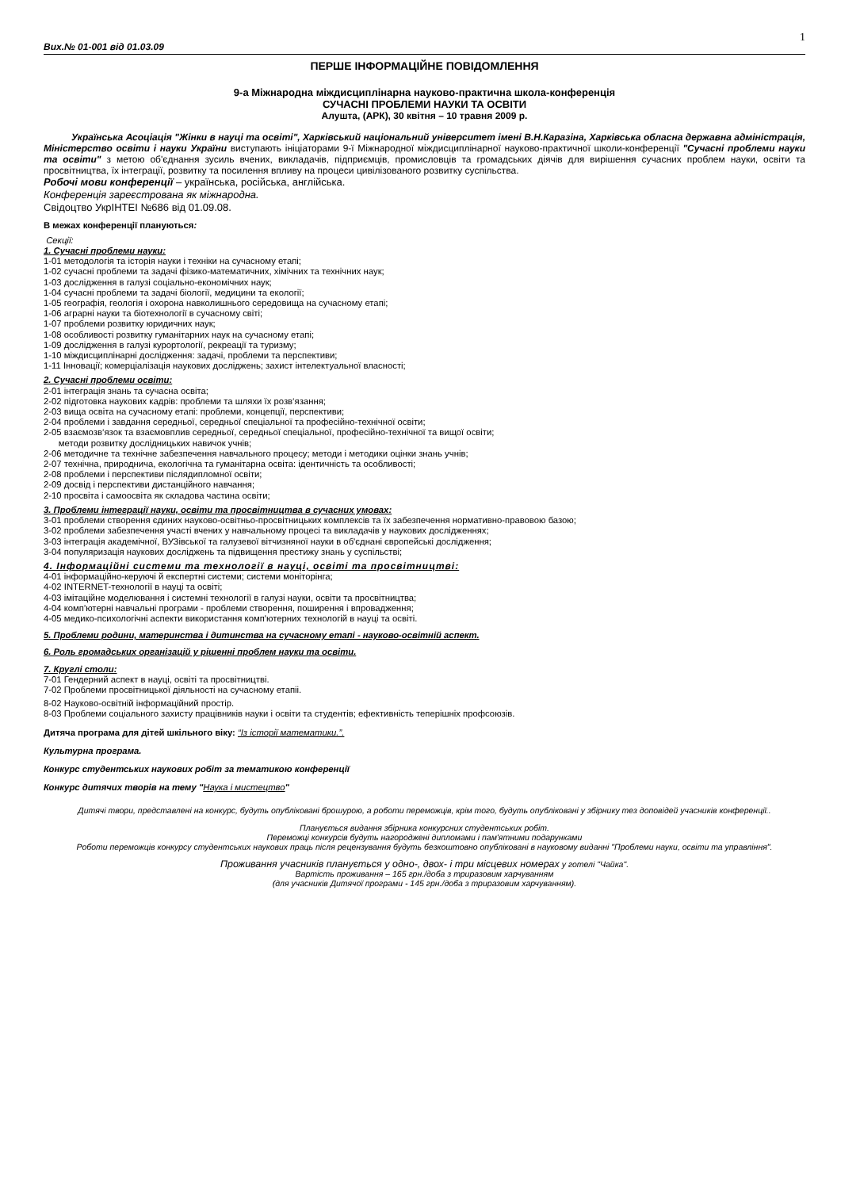1
Вих.№ 01-001 від 01.03.09
ПЕРШЕ ІНФОРМАЦІЙНЕ ПОВІДОМЛЕННЯ
9-а Міжнародна міждисциплінарна науково-практична школа-конференція
СУЧАСНІ ПРОБЛЕМИ НАУКИ ТА ОСВІТИ
Алушта, (АРК), 30 квітня – 10 травня 2009 р.
Українська Асоціація "Жінки в науці та освіті", Харківський національний університет імені В.Н.Каразіна, Харківська обласна державна адміністрація, Міністерство освіти і науки України виступають ініціаторами 9-ї Міжнародної міждисциплінарної науково-практичної школи-конференції "Сучасні проблеми науки та освіти" з метою об'єднання зусиль вчених, викладачів, підприємців, промисловців та громадських діячів для вирішення сучасних проблем науки, освіти та просвітництва, їх інтеграції, розвитку та посилення впливу на процеси цивілізованого розвитку суспільства.
Робочі мови конференції – українська, російська, англійська.
Конференція зареєстрована як міжнародна.
Свідоцтво УкрІНТЕІ №686 від 01.09.08.
В межах конференції плануються:
Секції:
1. Сучасні проблеми науки:
1-01 методологія та історія науки і техніки на сучасному етапі;
1-02 сучасні проблеми та задачі фізико-математичних, хімічних та технічних наук;
1-03 дослідження в галузі соціально-економічних наук;
1-04 сучасні проблеми та задачі біології, медицини та екології;
1-05 географія, геологія і охорона навколишнього середовища на сучасному етапі;
1-06 аграрні науки та біотехнології в сучасному світі;
1-07 проблеми розвитку юридичних наук;
1-08 особливості розвитку гуманітарних наук на сучасному етапі;
1-09 дослідження в галузі курортології, рекреації та туризму;
1-10 міждисциплінарні дослідження: задачі, проблеми та перспективи;
1-11 Інновації; комерціалізація наукових досліджень; захист інтелектуальної власності;
2. Сучасні проблеми освіти:
2-01 інтеграція знань та сучасна освіта;
2-02 підготовка наукових кадрів: проблеми та шляхи їх розв‘язання;
2-03 вища освіта на сучасному етапі: проблеми, концепції, перспективи;
2-04 проблеми і завдання середньої, середньої спеціальної та професійно-технічної освіти;
2-05 взаємозв‘язок та взаємовплив середньої, середньої спеціальної, професійно-технічної та вищої освіти;
методи розвитку дослідницьких навичок учнів;
2-06 методичне та технічне забезпечення навчального процесу; методи і методики оцінки знань учнів;
2-07 технічна, природнича, екологічна та гуманітарна освіта: ідентичність та особливості;
2-08 проблеми і перспективи післядипломної освіти;
2-09 досвід і перспективи дистанційного навчання;
2-10 просвіта і самоосвіта як складова частина освіти;
3. Проблеми інтеграції науки, освіти та просвітництва в сучасних умовах:
3-01 проблеми створення єдиних науково-освітньо-просвітницьких комплексів та їх забезпечення нормативно-правовою базою;
3-02 проблеми забезпечення участі вчених у навчальному процесі та викладачів у наукових дослідженнях;
3-03 інтеграція академічної, ВУЗівської та галузевої вітчизняної науки в об'єднані європейські дослідження;
3-04 популяризація наукових досліджень та підвищення престижу знань у суспільстві;
4. Інформаційні системи та технології в науці, освіті та просвітництві:
4-01 інформаційно-керуючі й експертні системи; системи моніторінга;
4-02 INTERNET-технології в науці та освіті;
4-03 імітаційне моделювання і системні технології в галузі науки, освіти та просвітництва;
4-04 комп'ютерні навчальні програми - проблеми створення, поширення і впровадження;
4-05 медико-психологічні аспекти використання комп'ютерних технологій в науці та освіті.
5. Проблеми родини, материнства і дитинства на сучасному етапі - науково-освітній аспект.
6. Роль громадських організацій у рішенні проблем науки та освіти.
7. Круглі столи:
7-01 Гендерний аспект в науці, освіті та просвітництві.
7-02 Проблеми просвітницької діяльності на сучасному етапіі.
8-02 Науково-освітній інформаційний простір.
8-03 Проблеми соціального захисту працівників науки і освіти та студентів; ефективність теперішніх профсоюзів.
Дитяча програма для дітей шкільного віку: “Із історії математики.”.
Культурна програма.
Конкурс студентських наукових робіт за тематикою конференції
Конкурс дитячих творів на тему "Наука і мистецтво"
Дитячі твори, представлені на конкурс, будуть опубліковані брошурою, а роботи переможців, крім того, будуть опубліковані у збірнику тез доповідей учасників конференції..
Планується видання збірника конкурсних студентських робіт.
Переможці конкурсів будуть нагороджені дипломами і пам'ятними подарунками
Роботи переможців конкурсу студентських наукових праць після рецензування будуть безкоштовно опубліковані в науковому виданні "Проблеми науки, освіти та управління".
Проживання учасників планується у одно-, двох- і три місцевих номерах у готелі "Чайка".
Вартість проживання – 165 грн./доба з триразовим харчуванням
(для учасників Дитячої програми - 145 грн./доба з триразовим харчуванням).